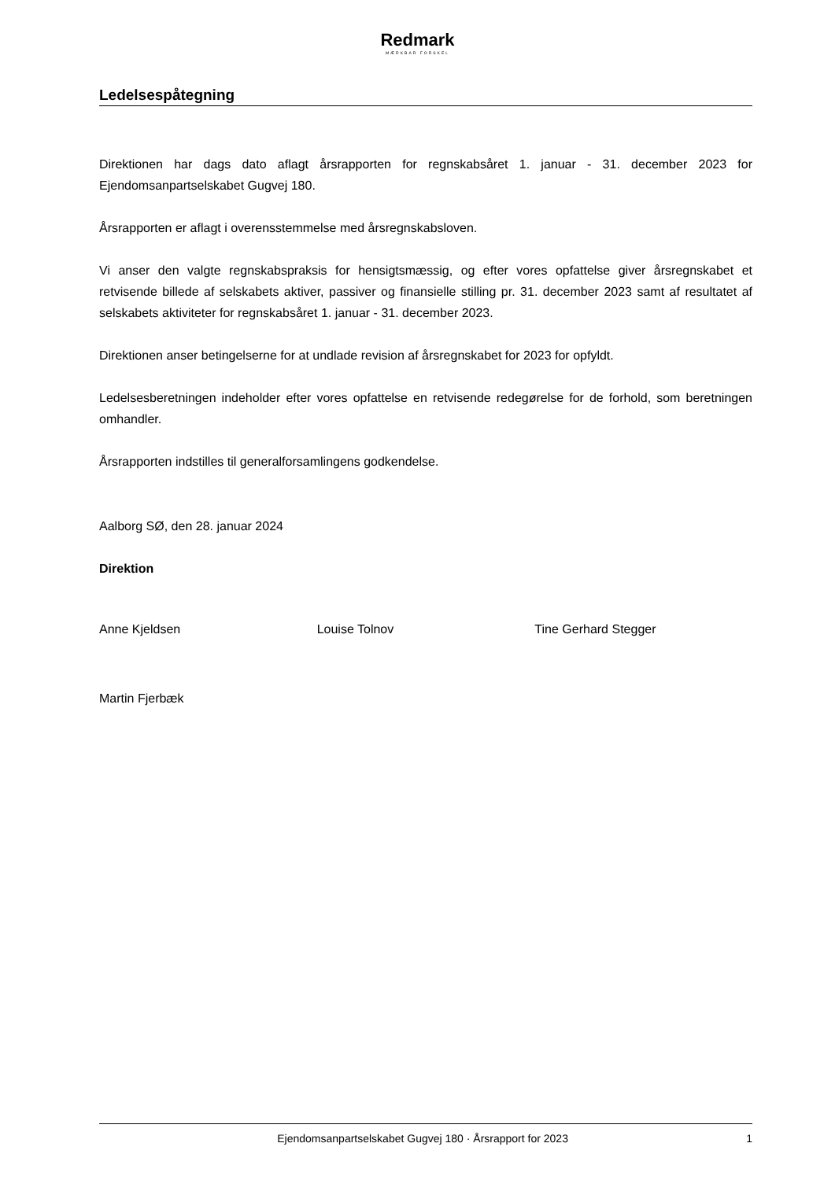Redmark
MÆRKBAR FORSKEL
Ledelsespåtegning
Direktionen har dags dato aflagt årsrapporten for regnskabsåret 1. januar - 31. december 2023 for Ejendomsanpartselskabet Gugvej 180.
Årsrapporten er aflagt i overensstemmelse med årsregnskabsloven.
Vi anser den valgte regnskabspraksis for hensigtsmæssig, og efter vores opfattelse giver årsregnskabet et retvisende billede af selskabets aktiver, passiver og finansielle stilling pr. 31. december 2023 samt af resultatet af selskabets aktiviteter for regnskabsåret 1. januar - 31. december 2023.
Direktionen anser betingelserne for at undlade revision af årsregnskabet for 2023 for opfyldt.
Ledelsesberetningen indeholder efter vores opfattelse en retvisende redegørelse for de forhold, som beretningen omhandler.
Årsrapporten indstilles til generalforsamlingens godkendelse.
Aalborg SØ, den 28. januar 2024
Direktion
Anne Kjeldsen Louise Tolnov Tine Gerhard Stegger
Martin Fjerbæk
Ejendomsanpartselskabet Gugvej 180 · Årsrapport for 2023 1